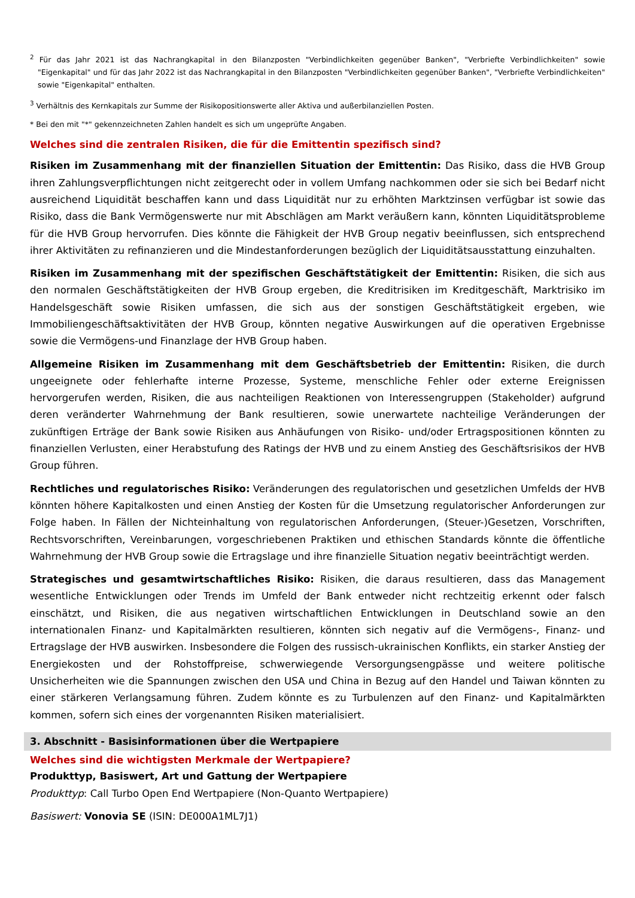<sup>2</sup> Für das Jahr 2021 ist das Nachrangkapital in den Bilanzposten "Verbindlichkeiten gegenüber Banken", "Verbriefte Verbindlichkeiten" sowie "Eigenkapital" und für das Jahr 2022 ist das Nachrangkapital in den Bilanzposten "Verbindlichkeiten gegenüber Banken", "Verbriefte Verbindlichkeiten" sowie "Eigenkapital" enthalten.
<sup>3</sup> Verhältnis des Kernkapitals zur Summe der Risikopositionswerte aller Aktiva und außerbilanziellen Posten.
* Bei den mit "*" gekennzeichneten Zahlen handelt es sich um ungeprüfte Angaben.
Welches sind die zentralen Risiken, die für die Emittentin spezifisch sind?
Risiken im Zusammenhang mit der finanziellen Situation der Emittentin: Das Risiko, dass die HVB Group ihren Zahlungsverpflichtungen nicht zeitgerecht oder in vollem Umfang nachkommen oder sie sich bei Bedarf nicht ausreichend Liquidität beschaffen kann und dass Liquidität nur zu erhöhten Marktzinsen verfügbar ist sowie das Risiko, dass die Bank Vermögenswerte nur mit Abschlägen am Markt veräußern kann, könnten Liquiditätsprobleme für die HVB Group hervorrufen. Dies könnte die Fähigkeit der HVB Group negativ beeinflussen, sich entsprechend ihrer Aktivitäten zu refinanzieren und die Mindestanforderungen bezüglich der Liquiditätsausstattung einzuhalten.
Risiken im Zusammenhang mit der spezifischen Geschäftstätigkeit der Emittentin: Risiken, die sich aus den normalen Geschäftstätigkeiten der HVB Group ergeben, die Kreditrisiken im Kreditgeschäft, Marktrisiko im Handelsgeschäft sowie Risiken umfassen, die sich aus der sonstigen Geschäftstätigkeit ergeben, wie Immobiliengeschäftsaktivitäten der HVB Group, könnten negative Auswirkungen auf die operativen Ergebnisse sowie die Vermögens-und Finanzlage der HVB Group haben.
Allgemeine Risiken im Zusammenhang mit dem Geschäftsbetrieb der Emittentin: Risiken, die durch ungeeignete oder fehlerhafte interne Prozesse, Systeme, menschliche Fehler oder externe Ereignissen hervorgerufen werden, Risiken, die aus nachteiligen Reaktionen von Interessengruppen (Stakeholder) aufgrund deren veränderter Wahrnehmung der Bank resultieren, sowie unerwartete nachteilige Veränderungen der zukünftigen Erträge der Bank sowie Risiken aus Anhäufungen von Risiko- und/oder Ertragspositionen könnten zu finanziellen Verlusten, einer Herabstufung des Ratings der HVB und zu einem Anstieg des Geschäftsrisikos der HVB Group führen.
Rechtliches und regulatorisches Risiko: Veränderungen des regulatorischen und gesetzlichen Umfelds der HVB könnten höhere Kapitalkosten und einen Anstieg der Kosten für die Umsetzung regulatorischer Anforderungen zur Folge haben. In Fällen der Nichteinhaltung von regulatorischen Anforderungen, (Steuer-)Gesetzen, Vorschriften, Rechtsvorschriften, Vereinbarungen, vorgeschriebenen Praktiken und ethischen Standards könnte die öffentliche Wahrnehmung der HVB Group sowie die Ertragslage und ihre finanzielle Situation negativ beeinträchtigt werden.
Strategisches und gesamtwirtschaftliches Risiko: Risiken, die daraus resultieren, dass das Management wesentliche Entwicklungen oder Trends im Umfeld der Bank entweder nicht rechtzeitig erkennt oder falsch einschätzt, und Risiken, die aus negativen wirtschaftlichen Entwicklungen in Deutschland sowie an den internationalen Finanz- und Kapitalmärkten resultieren, könnten sich negativ auf die Vermögens-, Finanz- und Ertragslage der HVB auswirken. Insbesondere die Folgen des russisch-ukrainischen Konflikts, ein starker Anstieg der Energiekosten und der Rohstoffpreise, schwerwiegende Versorgungsengpässe und weitere politische Unsicherheiten wie die Spannungen zwischen den USA und China in Bezug auf den Handel und Taiwan könnten zu einer stärkeren Verlangsamung führen. Zudem könnte es zu Turbulenzen auf den Finanz- und Kapitalmärkten kommen, sofern sich eines der vorgenannten Risiken materialisiert.
3. Abschnitt - Basisinformationen über die Wertpapiere
Welches sind die wichtigsten Merkmale der Wertpapiere?
Produkttyp, Basiswert, Art und Gattung der Wertpapiere
Produkttyp: Call Turbo Open End Wertpapiere (Non-Quanto Wertpapiere)
Basiswert: Vonovia SE (ISIN: DE000A1ML7J1)